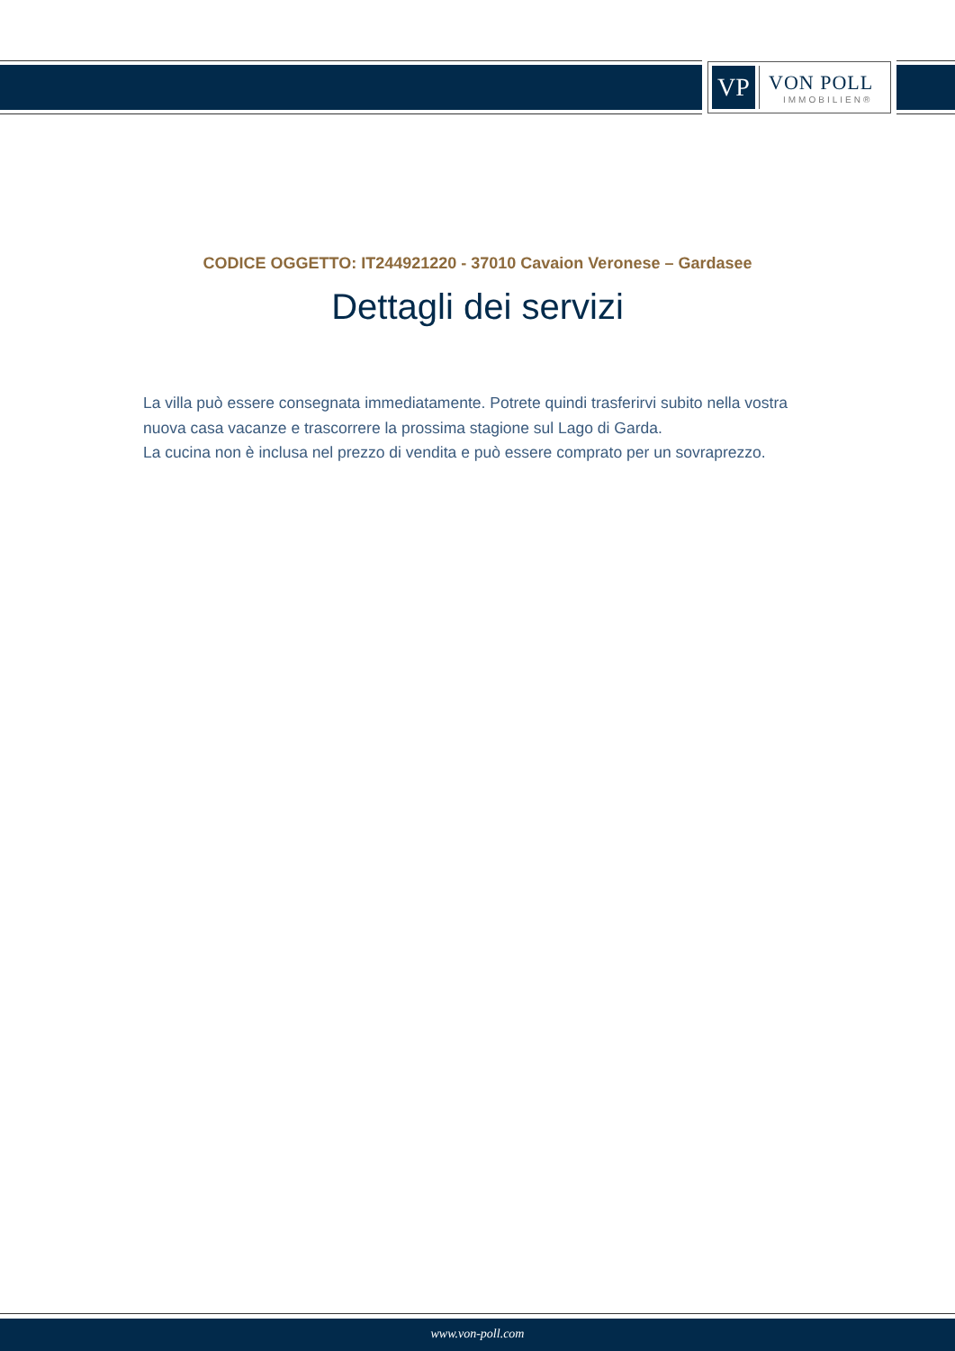VP
VON POLL
IMMOBILIEN®
CODICE OGGETTO: IT244921220 - 37010 Cavaion Veronese – Gardasee
Dettagli dei servizi
La villa può essere consegnata immediatamente. Potrete quindi trasferirvi subito nella vostra nuova casa vacanze e trascorrere la prossima stagione sul Lago di Garda.
La cucina non è inclusa nel prezzo di vendita e può essere comprato per un sovraprezzo.
www.von-poll.com